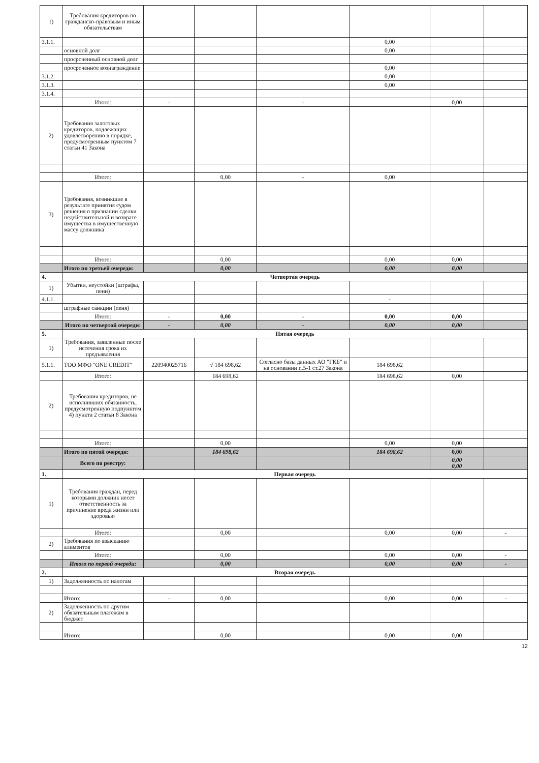| 1) | Требования кредиторов по гражданско-правовым и иным обязательствам | | | | | | |
| 3.1.1. | | | | | 0,00 | | |
| | основной долг | | | | 0,00 | | |
| | просроченный основной долг | | | | | | |
| | просроченное вознаграждение | | | | 0,00 | | |
| 3.1.2. | | | | | 0,00 | | |
| 3.1.3. | | | | | 0,00 | | |
| 3.1.4. | | | | | | | |
| | Итого: | - | | - | | 0,00 | |
| 2) | Требования залоговых кредиторов, подлежащих удовлетворению в порядке, предусмотренным пунктом 7 статьи 41 Закона | | | | | | |
| | Итого: | | 0,00 | - | 0,00 | | |
| 3) | Требования, возникшие в результате принятия судом решения о признании сделки недействительной и возврате имущества в имущественную массу должника | | | | | | |
| | Итого: | | 0,00 | | 0,00 | 0,00 | |
| | Итого по третьей очереди: | | 0,00 | | 0,00 | 0,00 | |
| 4. | Четвертая очередь | | | | | | |
| 1) | Убытки, неустойки (штрафы, пени) | | | | | | |
| 4.1.1. | | | | | - | | |
| | штрафные санкции (пеня) | | | | | | |
| | Итого: | - | 0,00 | - | 0,00 | 0,00 | |
| | Итого по четвертой очереди: | - | 0,00 | - | 0,00 | 0,00 | |
| 5. | Пятая очередь | | | | | | |
| 1) | Требования, заявленные после истечения срока их предъявления | | | | | | |
| 5.1.1. | ТОО МФО "ONE CREDIT" | 220940025716 | √ 184 698,62 | Согласно базы данных АО "ГКБ" и на основании п.5-1 ст.27 Закона | 184 698,62 | | |
| | Итого: | | 184 698,62 | | 184 698,62 | 0,00 | |
| 2) | Требования кредиторов, не исполнивших обязанность, предусмотренную подпунктом 4) пункта 2 статьи 8 Закона | | | | | | |
| | Итого: | | 0,00 | | 0,00 | 0,00 | |
| | Итого по пятой очереди: | | 184 698,62 | | 184 698,62 | 0,00 | |
| | Всего по реестру: | | | | | 0,00 0,00 | |
| 1. | Первая очередь | | | | | | |
| 1) | Требования граждан, перед которыми должник несет ответственность за причинение вреда жизни или здоровью | | | | | | |
| | Итого: | | 0,00 | | 0,00 | 0,00 | - |
| 2) | Требования по взысканию алиментов | | | | | | |
| | Итого: | | 0,00 | | 0,00 | 0,00 | - |
| | Итого по первой очереди: | | 0,00 | | 0,00 | 0,00 | - |
| 2. | Вторая очередь | | | | | | |
| 1) | Задолженность по налогам | | | | | | |
| | Итого: | - | 0,00 | | 0,00 | 0,00 | - |
| 2) | Задолженность по другим обязательным платежам в бюджет | | | | | | |
| | Итого: | | 0,00 | | 0,00 | 0,00 | |
12